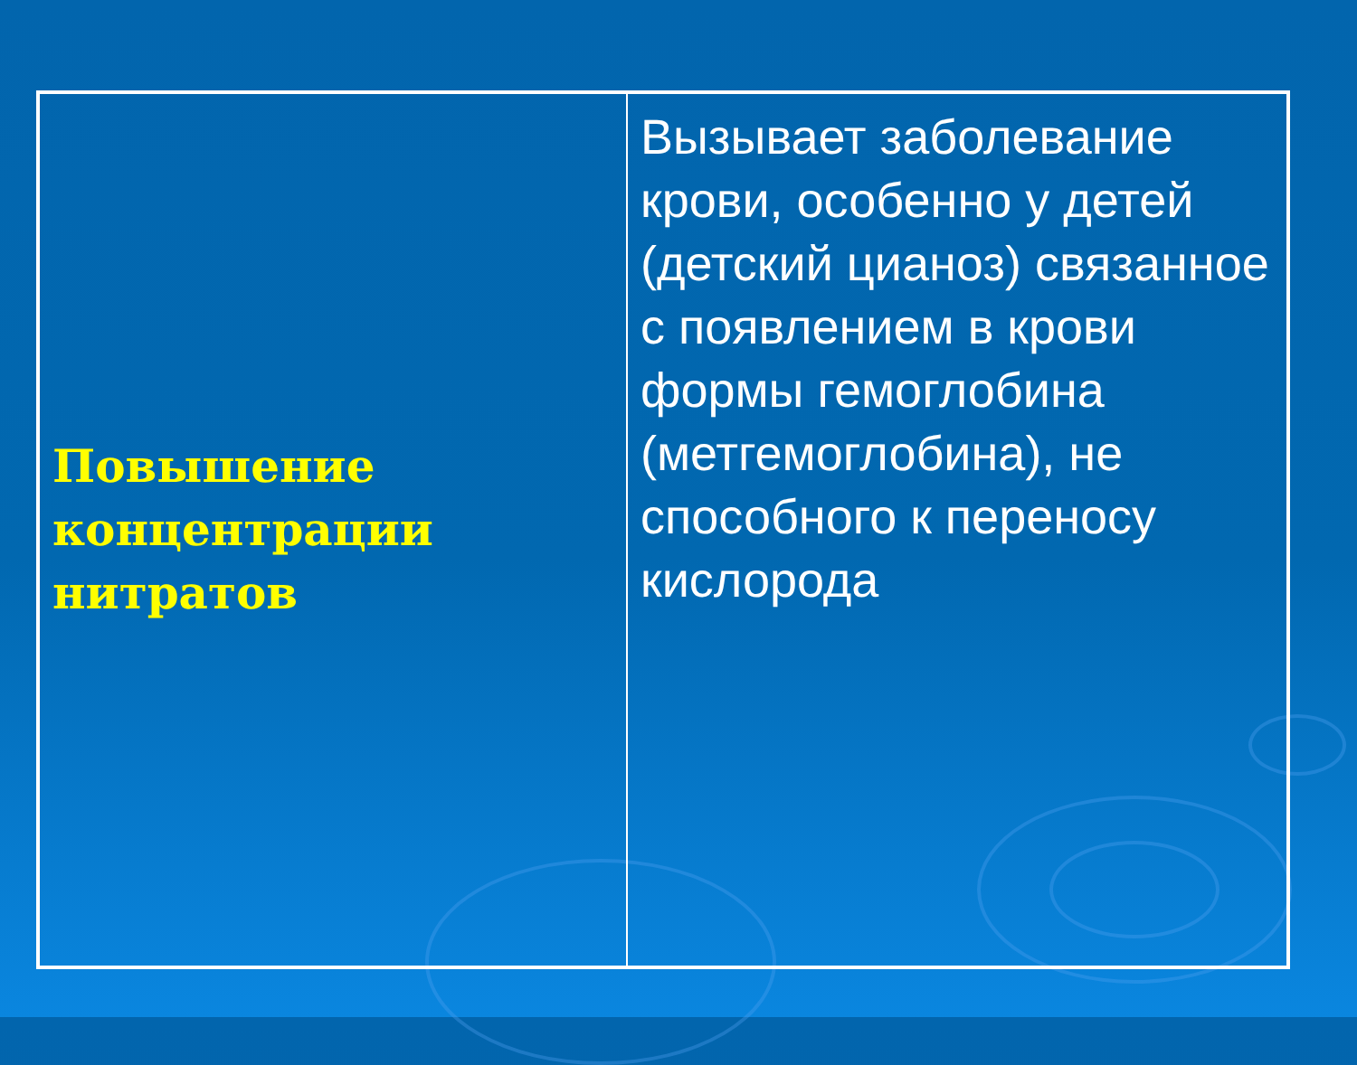| Повышение концентрации нитратов | Вызывает заболевание крови, особенно у детей (детский цианоз) связанное с появлением в крови формы гемоглобина (метгемоглобина), не способного к переносу кислорода |